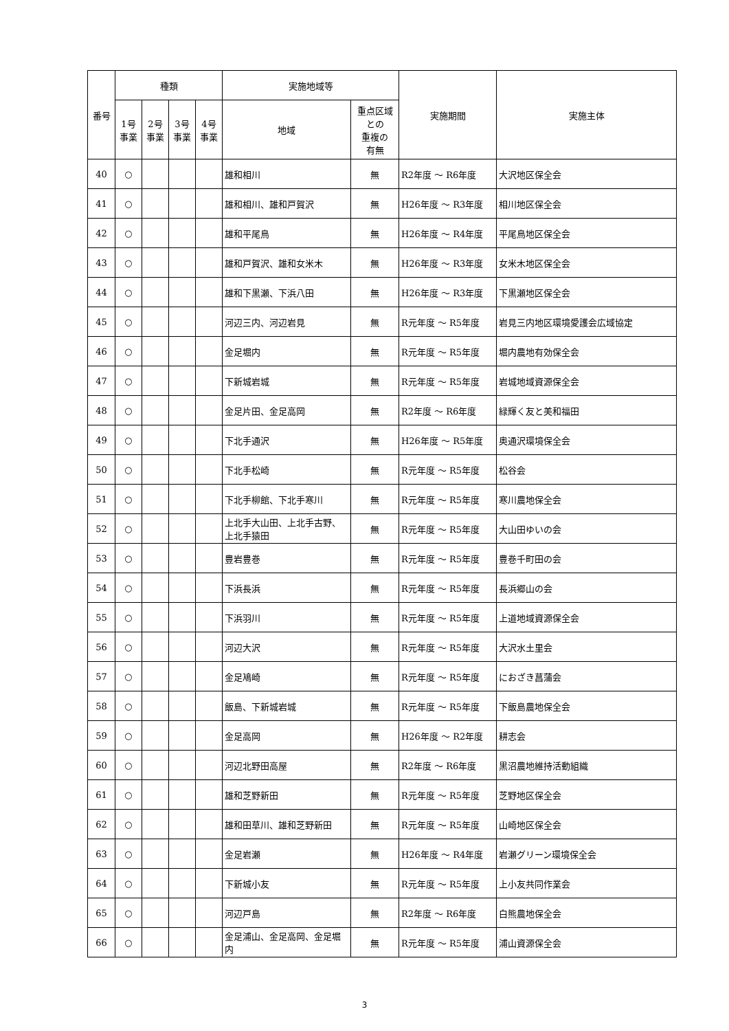| 番号 | 種類 | | | | 実施地域等 | | 実施期間 | 実施主体 |
| --- | --- | --- | --- | --- | --- | --- | --- | --- |
| | 1号 事業 | 2号 事業 | 3号 事業 | 4号 事業 | 地域 | 重点区域 との 重複の 有無 | | |
| 40 | ○ | | | | 雄和相川 | 無 | R2年度 ～ R6年度 | 大沢地区保全会 |
| 41 | ○ | | | | 雄和相川、雄和戸賀沢 | 無 | H26年度 ～ R3年度 | 相川地区保全会 |
| 42 | ○ | | | | 雄和平尾鳥 | 無 | H26年度 ～ R4年度 | 平尾鳥地区保全会 |
| 43 | ○ | | | | 雄和戸賀沢、雄和女米木 | 無 | H26年度 ～ R3年度 | 女米木地区保全会 |
| 44 | ○ | | | | 雄和下黒瀬、下浜八田 | 無 | H26年度 ～ R3年度 | 下黒瀬地区保全会 |
| 45 | ○ | | | | 河辺三内、河辺岩見 | 無 | R元年度 ～ R5年度 | 岩見三内地区環境愛護会広域協定 |
| 46 | ○ | | | | 金足堀内 | 無 | R元年度 ～ R5年度 | 堀内農地有効保全会 |
| 47 | ○ | | | | 下新城岩城 | 無 | R元年度 ～ R5年度 | 岩城地域資源保全会 |
| 48 | ○ | | | | 金足片田、金足高岡 | 無 | R2年度 ～ R6年度 | 緑輝く友と美和福田 |
| 49 | ○ | | | | 下北手通沢 | 無 | H26年度 ～ R5年度 | 奥通沢環境保全会 |
| 50 | ○ | | | | 下北手松崎 | 無 | R元年度 ～ R5年度 | 松谷会 |
| 51 | ○ | | | | 下北手柳館、下北手寒川 | 無 | R元年度 ～ R5年度 | 寒川農地保全会 |
| 52 | ○ | | | | 上北手大山田、上北手古野、上北手猿田 | 無 | R元年度 ～ R5年度 | 大山田ゆいの会 |
| 53 | ○ | | | | 豊岩豊巻 | 無 | R元年度 ～ R5年度 | 豊巻千町田の会 |
| 54 | ○ | | | | 下浜長浜 | 無 | R元年度 ～ R5年度 | 長浜郷山の会 |
| 55 | ○ | | | | 下浜羽川 | 無 | R元年度 ～ R5年度 | 上道地域資源保全会 |
| 56 | ○ | | | | 河辺大沢 | 無 | R元年度 ～ R5年度 | 大沢水土里会 |
| 57 | ○ | | | | 金足鳰崎 | 無 | R元年度 ～ R5年度 | におざき菖蒲会 |
| 58 | ○ | | | | 飯島、下新城岩城 | 無 | R元年度 ～ R5年度 | 下飯島農地保全会 |
| 59 | ○ | | | | 金足高岡 | 無 | H26年度 ～ R2年度 | 耕志会 |
| 60 | ○ | | | | 河辺北野田高屋 | 無 | R2年度 ～ R6年度 | 黒沼農地維持活動組織 |
| 61 | ○ | | | | 雄和芝野新田 | 無 | R元年度 ～ R5年度 | 芝野地区保全会 |
| 62 | ○ | | | | 雄和田草川、雄和芝野新田 | 無 | R元年度 ～ R5年度 | 山崎地区保全会 |
| 63 | ○ | | | | 金足岩瀬 | 無 | H26年度 ～ R4年度 | 岩瀬グリーン環境保全会 |
| 64 | ○ | | | | 下新城小友 | 無 | R元年度 ～ R5年度 | 上小友共同作業会 |
| 65 | ○ | | | | 河辺戸島 | 無 | R2年度 ～ R6年度 | 白熊農地保全会 |
| 66 | ○ | | | | 金足浦山、金足高岡、金足堀内 | 無 | R元年度 ～ R5年度 | 浦山資源保全会 |
3